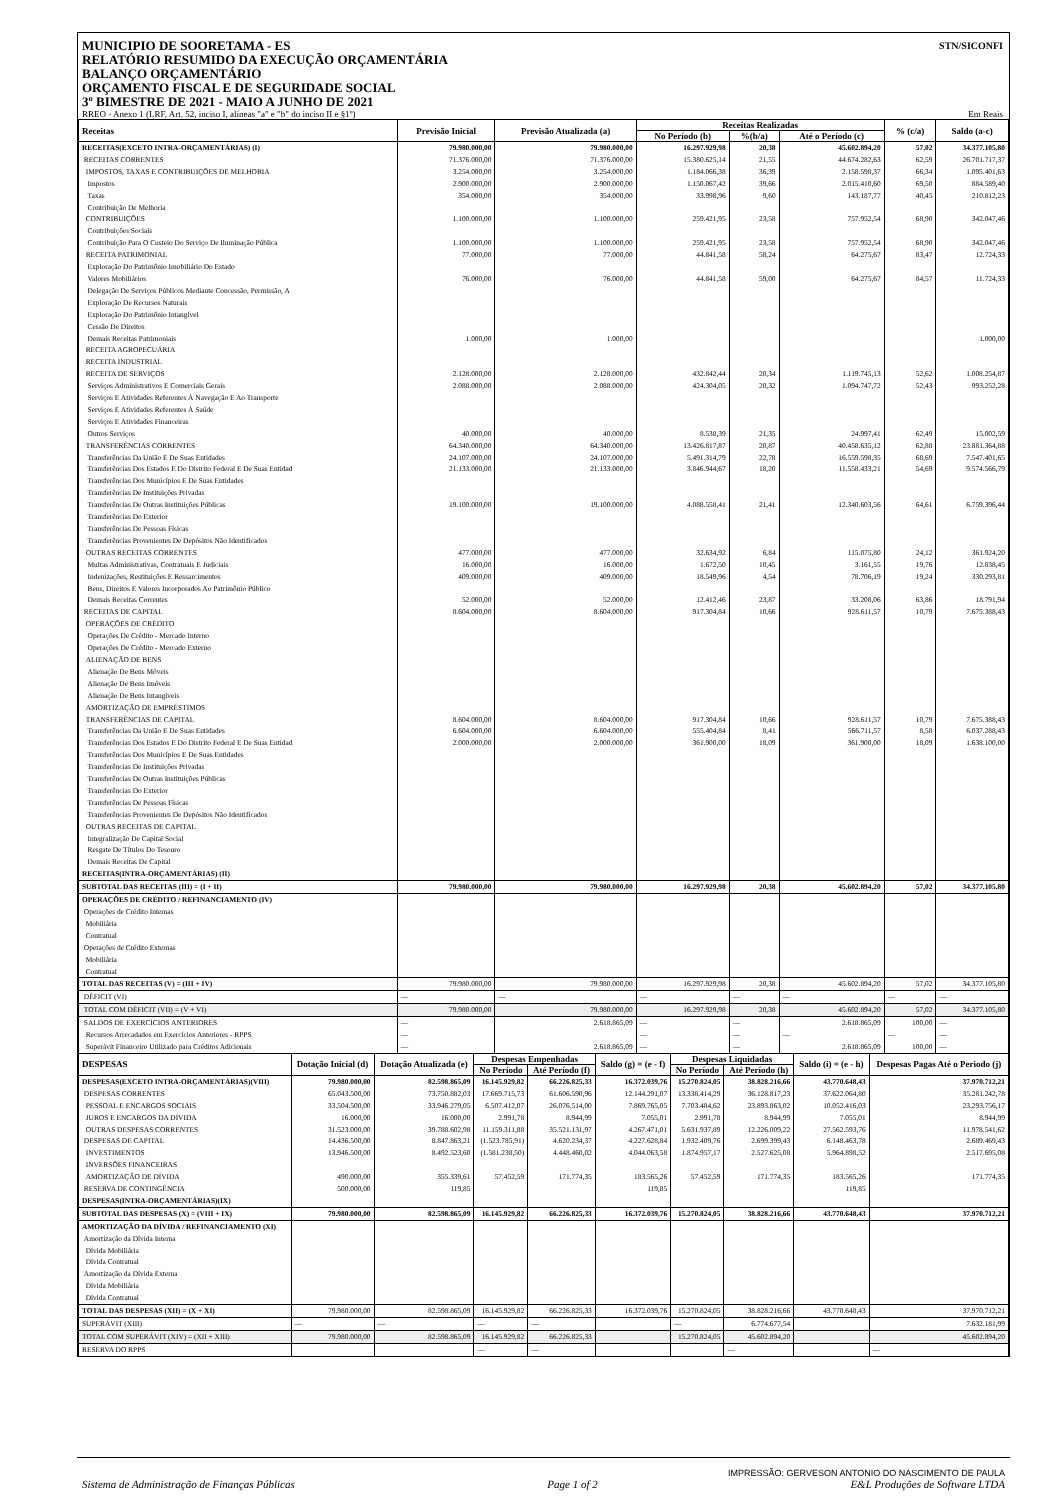MUNICIPIO DE SOORETAMA - ES
RELATÓRIO RESUMIDO DA EXECUÇÃO ORÇAMENTÁRIA
BALANÇO ORÇAMENTÁRIO
ORÇAMENTO FISCAL E DE SEGURIDADE SOCIAL
3º BIMESTRE DE 2021 - MAIO A JUNHO DE 2021
STN/SICONFI
RREO - Anexo 1 (LRF, Art. 52, inciso I, alíneas "a" e "b" do inciso II e §1º) Em Reais
| Receitas | Previsão Inicial | Previsão Atualizada (a) | Receitas Realizadas | | | % (c/a) | Saldo (a-c) |
| --- | --- | --- | --- | --- | --- | --- | --- |
| | | | No Período (b) | %(b/a) | Até o Período (c) | | |
| RECEITAS(EXCETO INTRA-ORÇAMENTÁRIAS) (I) | 79.980.000,00 | 79.980.000,00 | 16.297.929,98 | 20,38 | 45.602.894,20 | 57,02 | 34.377.105,80 |
| RECEITAS CORRENTES | 71.376.000,00 | 71.376.000,00 | 15.380.625,14 | 21,55 | 44.674.282,63 | 62,59 | 26.701.717,37 |
| IMPOSTOS, TAXAS E CONTRIBUIÇÕES DE MELHORIA | 3.254.000,00 | 3.254.000,00 | 1.184.066,38 | 36,39 | 2.158.598,37 | 66,34 | 1.095.401,63 |
| Impostos | 2.900.000,00 | 2.900.000,00 | 1.150.067,42 | 39,66 | 2.015.410,60 | 69,50 | 884.589,40 |
| Taxas | 354.000,00 | 354.000,00 | 33.998,96 | 9,60 | 143.187,77 | 40,45 | 210.812,23 |
| Contribuição De Melhoria | | | | | | | |
| CONTRIBUIÇÕES | 1.100.000,00 | 1.100.000,00 | 259.421,95 | 23,58 | 757.952,54 | 68,90 | 342.047,46 |
| Contribuições Sociais | | | | | | | |
| Contribuição Para O Custeio Do Serviço De Iluminação Pública | 1.100.000,00 | 1.100.000,00 | 259.421,95 | 23,58 | 757.952,54 | 68,90 | 342.047,46 |
| RECEITA PATRIMONIAL | 77.000,00 | 77.000,00 | 44.841,58 | 58,24 | 64.275,67 | 83,47 | 12.724,33 |
| Exploração Do Patrimônio Imobiliário Do Estado | | | | | | | |
| Valores Mobiliários | 76.000,00 | 76.000,00 | 44.841,58 | 59,00 | 64.275,67 | 84,57 | 11.724,33 |
| Delegação De Serviços Públicos Mediante Concessão, Permissão, A | | | | | | | |
| Exploração De Recursos Naturais | | | | | | | |
| Exploração Do Patrimônio Intangível | | | | | | | |
| Cessão De Direitos | | | | | | | |
| Demais Receitas Patrimoniais | 1.000,00 | 1.000,00 | | | | | 1.000,00 |
| RECEITA AGROPECUÁRIA | | | | | | | |
| RECEITA INDUSTRIAL | | | | | | | |
| RECEITA DE SERVIÇOS | 2.128.000,00 | 2.128.000,00 | 432.842,44 | 20,34 | 1.119.745,13 | 52,62 | 1.008.254,87 |
| Serviços Administrativos E Comerciais Gerais | 2.088.000,00 | 2.088.000,00 | 424.304,05 | 20,32 | 1.094.747,72 | 52,43 | 993.252,28 |
| Serviços E Atividades Referentes À Navegação E Ao Transporte | | | | | | | |
| Serviços E Atividades Referentes À Saúde | | | | | | | |
| Serviços E Atividades Financeiras | | | | | | | |
| Outros Serviços | 40.000,00 | 40.000,00 | 8.538,39 | 21,35 | 24.997,41 | 62,49 | 15.002,59 |
| TRANSFERÊNCIAS CORRENTES | 64.340.000,00 | 64.340.000,00 | 13.426.817,87 | 20,87 | 40.458.635,12 | 62,88 | 23.881.364,88 |
| Transferências Da União E De Suas Entidades | 24.107.000,00 | 24.107.000,00 | 5.491.314,79 | 22,78 | 16.559.598,35 | 68,69 | 7.547.401,65 |
| Transferências Dos Estados E Do Distrito Federal E De Suas Entidad | 21.133.000,00 | 21.133.000,00 | 3.846.944,67 | 18,20 | 11.558.433,21 | 54,69 | 9.574.566,79 |
| Transferências Dos Municípios E De Suas Entidades | | | | | | | |
| Transferências De Instituições Privadas | | | | | | | |
| Transferências De Outras Instituições Públicas | 19.100.000,00 | 19.100.000,00 | 4.088.558,41 | 21,41 | 12.340.603,56 | 64,61 | 6.759.396,44 |
| Transferências Do Exterior | | | | | | | |
| Transferências De Pessoas Físicas | | | | | | | |
| Transferências Provenientes De Depósitos Não Identificados | | | | | | | |
| OUTRAS RECEITAS CORRENTES | 477.000,00 | 477.000,00 | 32.634,92 | 6,84 | 115.075,80 | 24,12 | 361.924,20 |
| Multas Administrativas, Contratuais E Judiciais | 16.000,00 | 16.000,00 | 1.672,50 | 10,45 | 3.161,55 | 19,76 | 12.838,45 |
| Indenizações, Restituições E Ressarcimentos | 409.000,00 | 409.000,00 | 18.549,96 | 4,54 | 78.706,19 | 19,24 | 330.293,81 |
| Bens, Direitos E Valores Incorporados Ao Patrimônio Público | | | | | | | |
| Demais Receitas Correntes | 52.000,00 | 52.000,00 | 12.412,46 | 23,87 | 33.208,06 | 63,86 | 18.791,94 |
| RECEITAS DE CAPITAL | 8.604.000,00 | 8.604.000,00 | 917.304,84 | 10,66 | 928.611,57 | 10,79 | 7.675.388,43 |
| OPERAÇÕES DE CRÉDITO | | | | | | | |
| Operações De Crédito - Mercado Interno | | | | | | | |
| Operações De Crédito - Mercado Externo | | | | | | | |
| ALIENAÇÃO DE BENS | | | | | | | |
| Alienação De Bens Móveis | | | | | | | |
| Alienação De Bens Imóveis | | | | | | | |
| Alienação De Bens Intangíveis | | | | | | | |
| AMORTIZAÇÃO DE EMPRÉSTIMOS | | | | | | | |
| TRANSFERÊNCIAS DE CAPITAL | 8.604.000,00 | 8.604.000,00 | 917.304,84 | 10,66 | 928.611,57 | 10,79 | 7.675.388,43 |
| Transferências Da União E De Suas Entidades | 6.604.000,00 | 6.604.000,00 | 555.404,84 | 8,41 | 566.711,57 | 8,58 | 6.037.288,43 |
| Transferências Dos Estados E Do Distrito Federal E De Suas Entidad | 2.000.000,00 | 2.000.000,00 | 361.900,00 | 18,09 | 361.900,00 | 18,09 | 1.638.100,00 |
| Transferências Dos Municípios E De Suas Entidades | | | | | | | |
| Transferências De Instituições Privadas | | | | | | | |
| Transferências De Outras Instituições Públicas | | | | | | | |
| Transferências Do Exterior | | | | | | | |
| Transferências De Pessoas Físicas | | | | | | | |
| Transferências Provenientes De Depósitos Não Identificados | | | | | | | |
| OUTRAS RECEITAS DE CAPITAL | | | | | | | |
| Integralização De Capital Social | | | | | | | |
| Resgate De Títulos Do Tesouro | | | | | | | |
| Demais Receitas De Capital | | | | | | | |
| RECEITAS(INTRA-ORÇAMENTÁRIAS) (II) | | | | | | | |
| SUBTOTAL DAS RECEITAS (III) = (I + II) | 79.980.000,00 | 79.980.000,00 | 16.297.929,98 | 20,38 | 45.602.894,20 | 57,02 | 34.377.105,80 |
| OPERAÇÕES DE CRÉDITO / REFINANCIAMENTO (IV) | | | | | | | |
| Operações de Crédito Internas | | | | | | | |
| Mobiliária | | | | | | | |
| Contratual | | | | | | | |
| Operações de Crédito Externas | | | | | | | |
| Mobiliária | | | | | | | |
| Contratual | | | | | | | |
| TOTAL DAS RECEITAS (V) = (III + IV) | 79.980.000,00 | 79.980.000,00 | 16.297.929,98 | 20,38 | 45.602.894,20 | 57,02 | 34.377.105,80 |
| DÉFICIT (VI) | — | — | — | — | — | — | — |
| TOTAL COM DÉFICIT (VII) = (V + VI) | 79.980.000,00 | 79.980.000,00 | 16.297.929,98 | 20,38 | 45.602.894,20 | 57,02 | 34.377.105,80 |
| SALDOS DE EXERCÍCIOS ANTERIORES | — | 2.618.865,09 | — | — | 2.618.865,09 | 100,00 | — |
| Recursos Arrecadados em Exercícios Anteriores - RPPS | — | | — | — | — | — | — |
| Superávit Financeiro Utilizado para Créditos Adicionais | — | 2.618.865,09 | — | — | 2.618.865,09 | 100,00 | — |
| DESPESAS | Dotação Inicial (d) | Dotação Atualizada (e) | Despesas Empenhadas | | Saldo (g) = (e - f) | Despesas Liquidadas | | Saldo (i) = (e - h) | Despesas Pagas Até o Periodo (j) |
| --- | --- | --- | --- | --- | --- | --- | --- | --- | --- |
| | | | No Período | Até Período (f) | | No Período | Até Período (h) | | |
| DESPESAS(EXCETO INTRA-ORÇAMENTÁRIAS)(VIII) | 79.980.000,00 | 82.598.865,09 | 16.145.929,82 | 66.226.825,33 | 16.372.039,76 | 15.270.824,05 | 38.828.216,66 | 43.770.648,43 | 37.970.712,21 |
| DESPESAS CORRENTES | 65.043.500,00 | 73.750.882,03 | 17.669.715,73 | 61.606.590,96 | 12.144.291,07 | 13.338.414,29 | 36.128.817,23 | 37.622.064,80 | 35.281.242,78 |
| PESSOAL E ENCARGOS SOCIAIS | 33.504.500,00 | 33.946.279,05 | 6.507.412,07 | 26.076.514,00 | 7.869.765,05 | 7.703.484,62 | 23.893.863,02 | 10.052.416,03 | 23.293.756,17 |
| JUROS E ENCARGOS DA DÍVIDA | 16.000,00 | 16.000,00 | 2.991,78 | 8.944,99 | 7.055,01 | 2.991,78 | 8.944,99 | 7.055,01 | 8.944,99 |
| OUTRAS DESPESAS CORRENTES | 31.523.000,00 | 39.788.602,98 | 11.159.311,88 | 35.521.131,97 | 4.267.471,01 | 5.631.937,89 | 12.226.009,22 | 27.562.593,76 | 11.978.541,62 |
| DESPESAS DE CAPITAL | 14.436.500,00 | 8.847.863,21 | (1.523.785,91) | 4.620.234,37 | 4.227.628,84 | 1.932.409,76 | 2.699.399,43 | 6.148.463,78 | 2.689.469,43 |
| INVESTIMENTOS | 13.946.500,00 | 8.492.523,60 | (1.581.238,50) | 4.448.460,02 | 4.044.063,58 | 1.874.957,17 | 2.527.625,08 | 5.964.898,52 | 2.517.695,08 |
| INVERSÕES FINANCEIRAS | | | | | | | | | |
| AMORTIZAÇÃO DE DÍVIDA | 490.000,00 | 355.339,61 | 57.452,59 | 171.774,35 | 183.565,26 | 57.452,59 | 171.774,35 | 183.565,26 | 171.774,35 |
| RESERVA DE CONTINGÊNCIA | 500.000,00 | 119,85 | | | 119,85 | | | 119,85 | |
| DESPESAS(INTRA-ORÇAMENTÁRIAS)(IX) | | | | | | | | | |
| SUBTOTAL DAS DESPESAS (X) = (VIII + IX) | 79.980.000,00 | 82.598.865,09 | 16.145.929,82 | 66.226.825,33 | 16.372.039,76 | 15.270.824,05 | 38.828.216,66 | 43.770.648,43 | 37.970.712,21 |
| AMORTIZAÇÃO DA DÍVIDA / REFINANCIAMENTO (XI) | | | | | | | | | |
| Amortização da Dívida Interna | | | | | | | | | |
| Dívida Mobiliária | | | | | | | | | |
| Dívida Contratual | | | | | | | | | |
| Amortização da Dívida Externa | | | | | | | | | |
| Dívida Mobiliária | | | | | | | | | |
| Dívida Contratual | | | | | | | | | |
| TOTAL DAS DESPESAS (XII) = (X + XI) | 79.980.000,00 | 82.598.865,09 | 16.145.929,82 | 66.226.825,33 | 16.372.039,76 | 15.270.824,05 | 38.828.216,66 | 43.770.648,43 | 37.970.712,21 |
| SUPERÁVIT (XIII) | — | — | — | — | | — | 6.774.677,54 | | 7.632.181,99 |
| TOTAL COM SUPERÁVIT (XIV) = (XII + XIII) | 79.980.000,00 | 82.598.865,09 | 16.145.929,82 | 66.226.825,33 | | 15.270.824,05 | 45.602.894,20 | | 45.602.894,20 |
| RESERVA DO RPPS | | | — | — | | | — | | — |
IMPRESSÃO: GERVESON ANTONIO DO NASCIMENTO DE PAULA
Sistema de Administração de Finanças Públicas Page 1 of 2 E&L Produções de Software LTDA